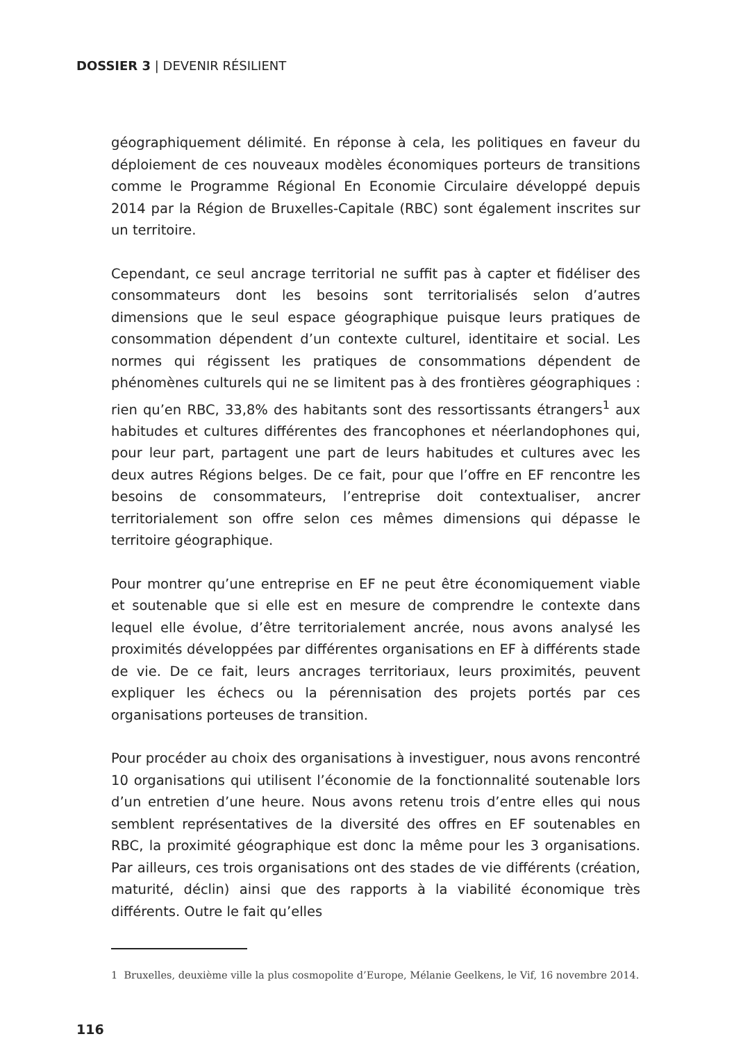DOSSIER 3 | DEVENIR RÉSILIENT
géographiquement délimité. En réponse à cela, les politiques en faveur du déploiement de ces nouveaux modèles économiques porteurs de transitions comme le Programme Régional En Economie Circulaire développé depuis 2014 par la Région de Bruxelles-Capitale (RBC) sont également inscrites sur un territoire.
Cependant, ce seul ancrage territorial ne suffit pas à capter et fidéliser des consommateurs dont les besoins sont territorialisés selon d’autres dimensions que le seul espace géographique puisque leurs pratiques de consommation dépendent d’un contexte culturel, identitaire et social. Les normes qui régissent les pratiques de consommations dépendent de phénomènes culturels qui ne se limitent pas à des frontières géographiques : rien qu’en RBC, 33,8% des habitants sont des ressortissants étrangers<sup>1</sup> aux habitudes et cultures différentes des francophones et néerlandophones qui, pour leur part, partagent une part de leurs habitudes et cultures avec les deux autres Régions belges. De ce fait, pour que l’offre en EF rencontre les besoins de consommateurs, l’entreprise doit contextualiser, ancrer territorialement son offre selon ces mêmes dimensions qui dépasse le territoire géographique.
Pour montrer qu’une entreprise en EF ne peut être économiquement viable et soutenable que si elle est en mesure de comprendre le contexte dans lequel elle évolue, d’être territorialement ancrée, nous avons analysé les proximités développées par différentes organisations en EF à différents stade de vie. De ce fait, leurs ancrages territoriaux, leurs proximités, peuvent expliquer les échecs ou la pérennisation des projets portés par ces organisations porteuses de transition.
Pour procéder au choix des organisations à investiguer, nous avons rencontré 10 organisations qui utilisent l’économie de la fonctionnalité soutenable lors d’un entretien d’une heure. Nous avons retenu trois d’entre elles qui nous semblent représentatives de la diversité des offres en EF soutenables en RBC, la proximité géographique est donc la même pour les 3 organisations. Par ailleurs, ces trois organisations ont des stades de vie différents (création, maturité, déclin) ainsi que des rapports à la viabilité économique très différents. Outre le fait qu’elles
1 Bruxelles, deuxième ville la plus cosmopolite d’Europe, Mélanie Geelkens, le Vif, 16 novembre 2014.
116